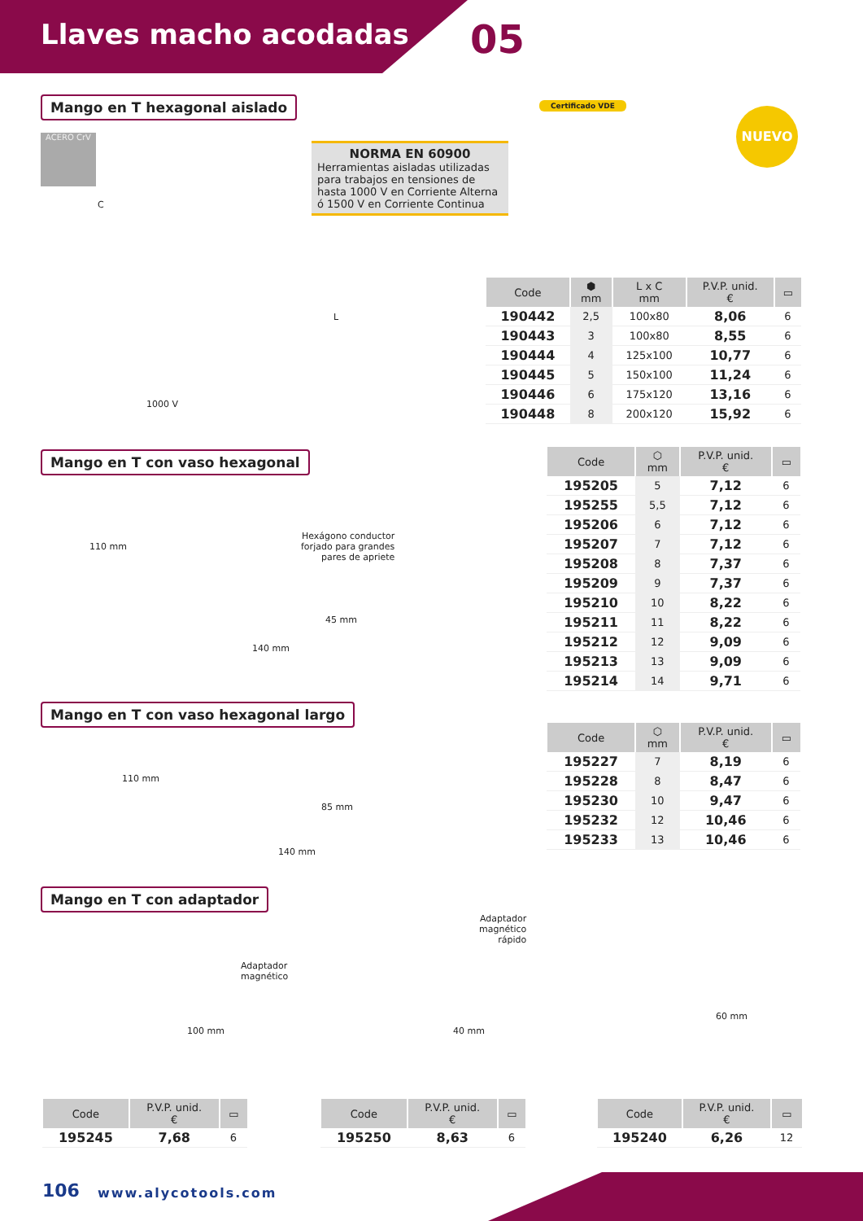Llaves macho acodadas 05
Mango en T hexagonal aislado
ACERO CrV
NORMA EN 60900
Herramientas aisladas utilizadas para trabajos en tensiones de hasta 1000 V en Corriente Alterna ó 1500 V en Corriente Continua
Certificado VDE
NUEVO
C
L
1000 V
| Code | ⬢ mm | L x C mm | P.V.P. unid. € | ▭ |
| --- | --- | --- | --- | --- |
| 190442 | 2,5 | 100x80 | 8,06 | 6 |
| 190443 | 3 | 100x80 | 8,55 | 6 |
| 190444 | 4 | 125x100 | 10,77 | 6 |
| 190445 | 5 | 150x100 | 11,24 | 6 |
| 190446 | 6 | 175x120 | 13,16 | 6 |
| 190448 | 8 | 200x120 | 15,92 | 6 |
Mango en T con vaso hexagonal
Hexágono conductor
forjado para grandes
pares de apriete
110 mm
45 mm
140 mm
| Code | ⬡ mm | P.V.P. unid. € | ▭ |
| --- | --- | --- | --- |
| 195205 | 5 | 7,12 | 6 |
| 195255 | 5,5 | 7,12 | 6 |
| 195206 | 6 | 7,12 | 6 |
| 195207 | 7 | 7,12 | 6 |
| 195208 | 8 | 7,37 | 6 |
| 195209 | 9 | 7,37 | 6 |
| 195210 | 10 | 8,22 | 6 |
| 195211 | 11 | 8,22 | 6 |
| 195212 | 12 | 9,09 | 6 |
| 195213 | 13 | 9,09 | 6 |
| 195214 | 14 | 9,71 | 6 |
Mango en T con vaso hexagonal largo
110 mm
85 mm
140 mm
| Code | ⬡ mm | P.V.P. unid. € | ▭ |
| --- | --- | --- | --- |
| 195227 | 7 | 8,19 | 6 |
| 195228 | 8 | 8,47 | 6 |
| 195230 | 10 | 9,47 | 6 |
| 195232 | 12 | 10,46 | 6 |
| 195233 | 13 | 10,46 | 6 |
Mango en T con adaptador
Adaptador
magnético
100 mm
Adaptador
magnético
rápido
40 mm
60 mm
| Code | P.V.P. unid. € | ▭ |
| --- | --- | --- |
| 195245 | 7,68 | 6 |
| Code | P.V.P. unid. € | ▭ |
| --- | --- | --- |
| 195250 | 8,63 | 6 |
| Code | P.V.P. unid. € | ▭ |
| --- | --- | --- |
| 195240 | 6,26 | 12 |
106 www.alycotools.com